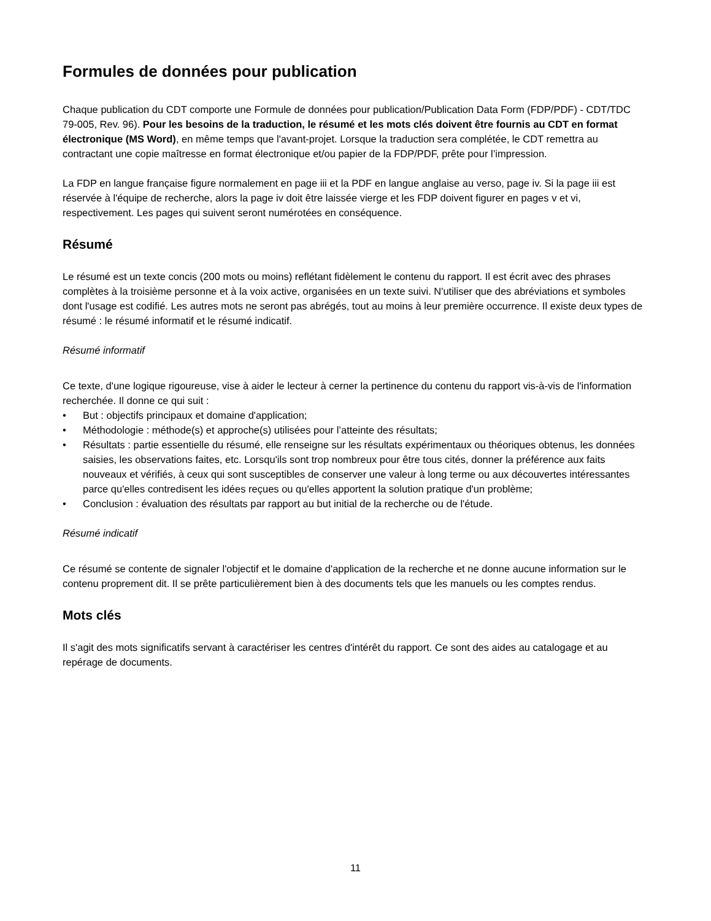Formules de données pour publication
Chaque publication du CDT comporte une Formule de données pour publication/Publication Data Form (FDP/PDF) - CDT/TDC 79-005, Rev. 96). Pour les besoins de la traduction, le résumé et les mots clés doivent être fournis au CDT en format électronique (MS Word), en même temps que l'avant-projet. Lorsque la traduction sera complétée, le CDT remettra au contractant une copie maîtresse en format électronique et/ou papier de la FDP/PDF, prête pour l’impression.
La FDP en langue française figure normalement en page iii et la PDF en langue anglaise au verso, page iv. Si la page iii est réservée à l'équipe de recherche, alors la page iv doit être laissée vierge et les FDP doivent figurer en pages v et vi, respectivement. Les pages qui suivent seront numérotées en conséquence.
Résumé
Le résumé est un texte concis (200 mots ou moins) reflétant fidèlement le contenu du rapport. Il est écrit avec des phrases complètes à la troisième personne et à la voix active, organisées en un texte suivi. N'utiliser que des abréviations et symboles dont l'usage est codifié. Les autres mots ne seront pas abrégés, tout au moins à leur première occurrence. Il existe deux types de résumé : le résumé informatif et le résumé indicatif.
Résumé informatif
Ce texte, d'une logique rigoureuse, vise à aider le lecteur à cerner la pertinence du contenu du rapport vis-à-vis de l'information recherchée. Il donne ce qui suit :
• But : objectifs principaux et domaine d'application;
• Méthodologie : méthode(s) et approche(s) utilisées pour l’atteinte des résultats;
• Résultats : partie essentielle du résumé, elle renseigne sur les résultats expérimentaux ou théoriques obtenus, les données saisies, les observations faites, etc. Lorsqu'ils sont trop nombreux pour être tous cités, donner la préférence aux faits nouveaux et vérifiés, à ceux qui sont susceptibles de conserver une valeur à long terme ou aux découvertes intéressantes parce qu'elles contredisent les idées reçues ou qu'elles apportent la solution pratique d'un problème;
• Conclusion : évaluation des résultats par rapport au but initial de la recherche ou de l'étude.
Résumé indicatif
Ce résumé se contente de signaler l'objectif et le domaine d'application de la recherche et ne donne aucune information sur le contenu proprement dit. Il se prête particulièrement bien à des documents tels que les manuels ou les comptes rendus.
Mots clés
Il s'agit des mots significatifs servant à caractériser les centres d'intérêt du rapport. Ce sont des aides au catalogage et au repérage de documents.
11